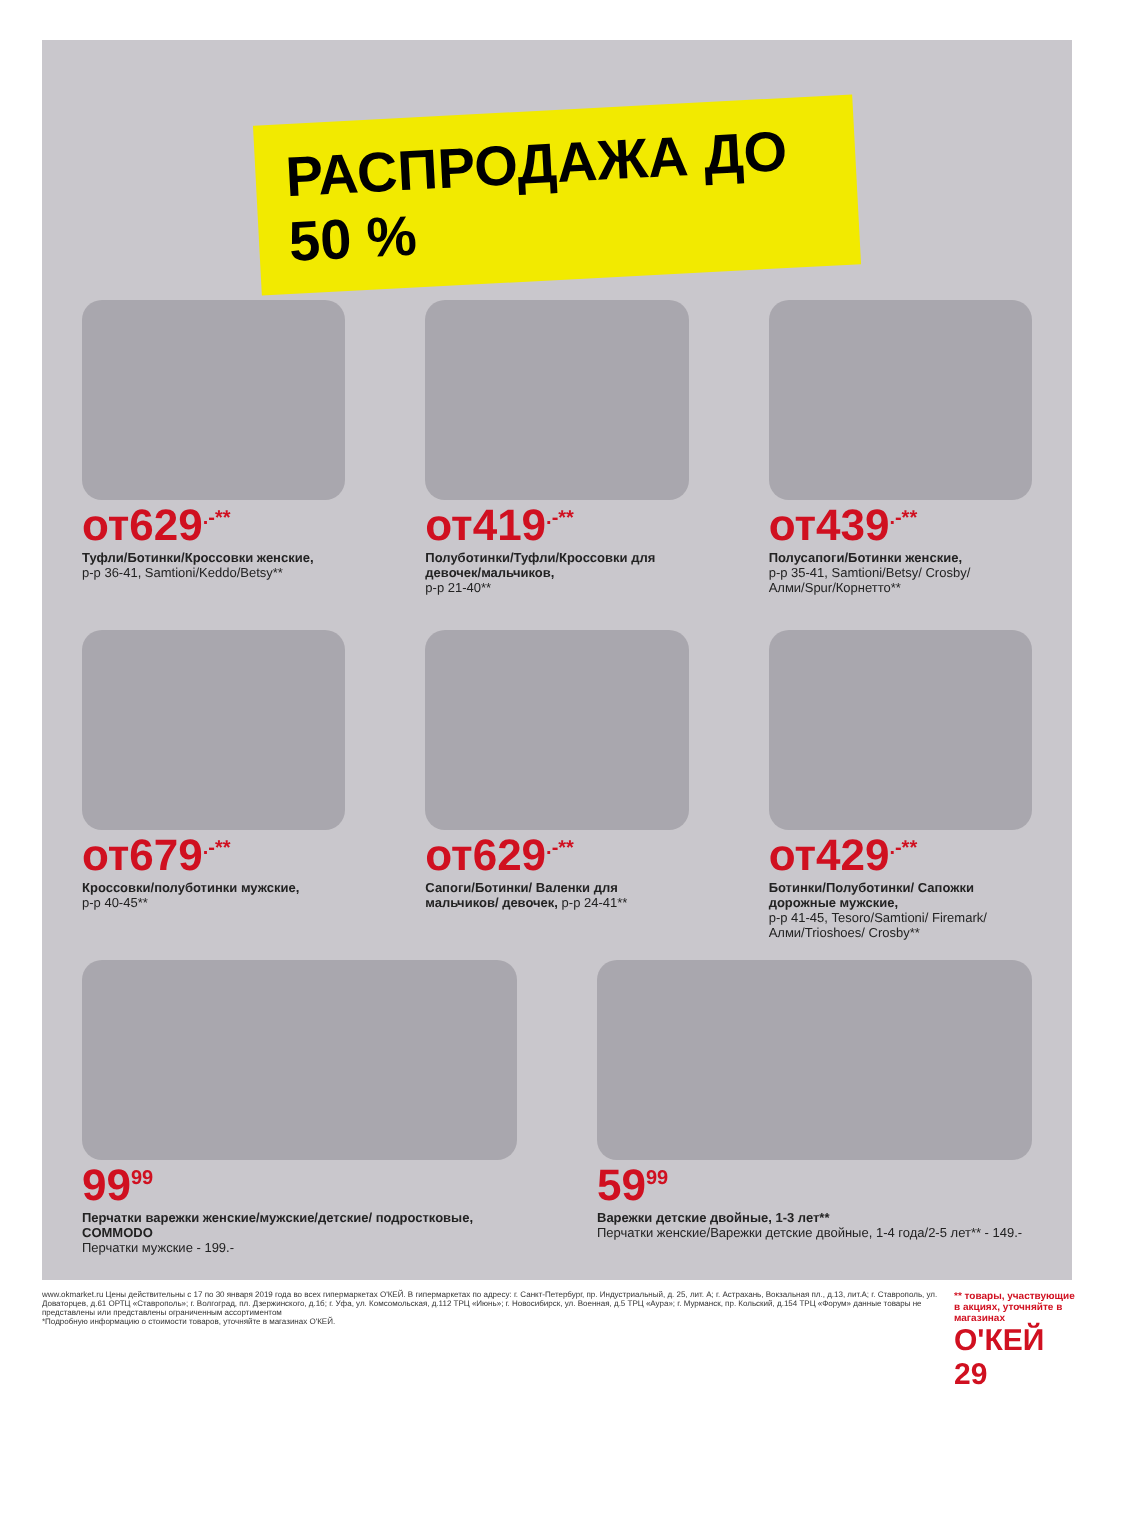РАСПРОДАЖА ДО 50 %
от629<sup>.-**</sup>
Туфли/Ботинки/Кроссовки женские,
р-р 36-41, Samtioni/Keddo/Betsy**
от419<sup>.-**</sup>
Полуботинки/Туфли/Кроссовки для девочек/мальчиков,
р-р 21-40**
от439<sup>.-**</sup>
Полусапоги/Ботинки женские,
р-р 35-41, Samtioni/Betsy/ Crosby/Алми/Spur/Корнетто**
от679<sup>.-**</sup>
Кроссовки/полуботинки мужские,
р-р 40-45**
от629<sup>.-**</sup>
Сапоги/Ботинки/ Валенки для мальчиков/ девочек, р-р 24-41**
от429<sup>.-**</sup>
Ботинки/Полуботинки/ Сапожки дорожные мужские,
р-р 41-45, Tesoro/Samtioni/ Firemark/Алми/Trioshoes/ Crosby**
99<sup>99</sup>
Перчатки варежки женские/мужские/детские/ подростковые, COMMODO
Перчатки мужские - 199.-
59<sup>99</sup>
Варежки детские двойные, 1-3 лет**
Перчатки женские/Варежки детские двойные, 1-4 года/2-5 лет** - 149.-
www.okmarket.ru Цены действительны с 17 по 30 января 2019 года во всех гипермаркетах О'КЕЙ. В гипермаркетах по адресу: г. Санкт-Петербург, пр. Индустриальный, д. 25, лит. А; г. Астрахань, Вокзальная пл., д.13, лит.А; г. Ставрополь, ул. Доваторцев, д.61 ОРТЦ «Ставрополь»; г. Волгоград, пл. Дзержинского, д.1б; г. Уфа, ул. Комсомольская, д.112 ТРЦ «Июнь»; г. Новосибирск, ул. Военная, д.5 ТРЦ «Аура»; г. Мурманск, пр. Кольский, д.154 ТРЦ «Форум» данные товары не представлены или представлены ограниченным ассортиментом
*Подробную информацию о стоимости товаров, уточняйте в магазинах О'КЕЙ.
** товары, участвующие в акциях, уточняйте в магазинах
О'КЕЙ 29